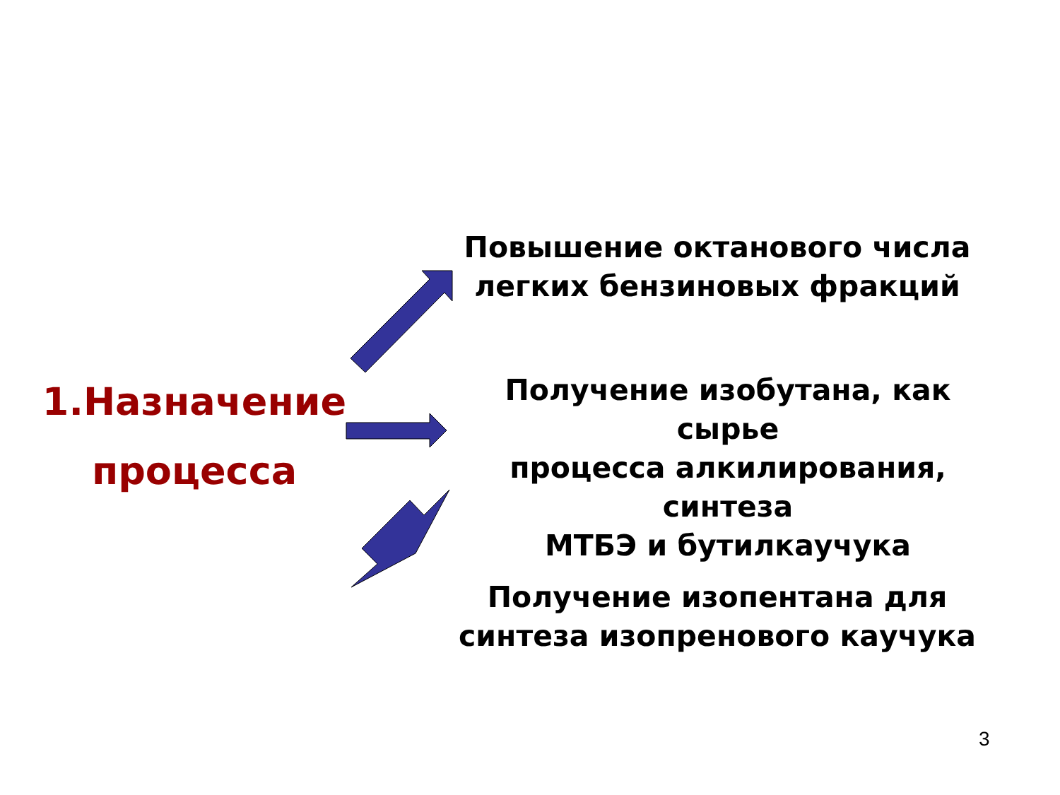1.Назначение
процесса
Повышение октанового числа
легких бензиновых фракций
Получение изобутана, как сырье
процесса алкилирования, синтеза
МТБЭ и бутилкаучука
Получение изопентана для
синтеза изопренового каучука
3